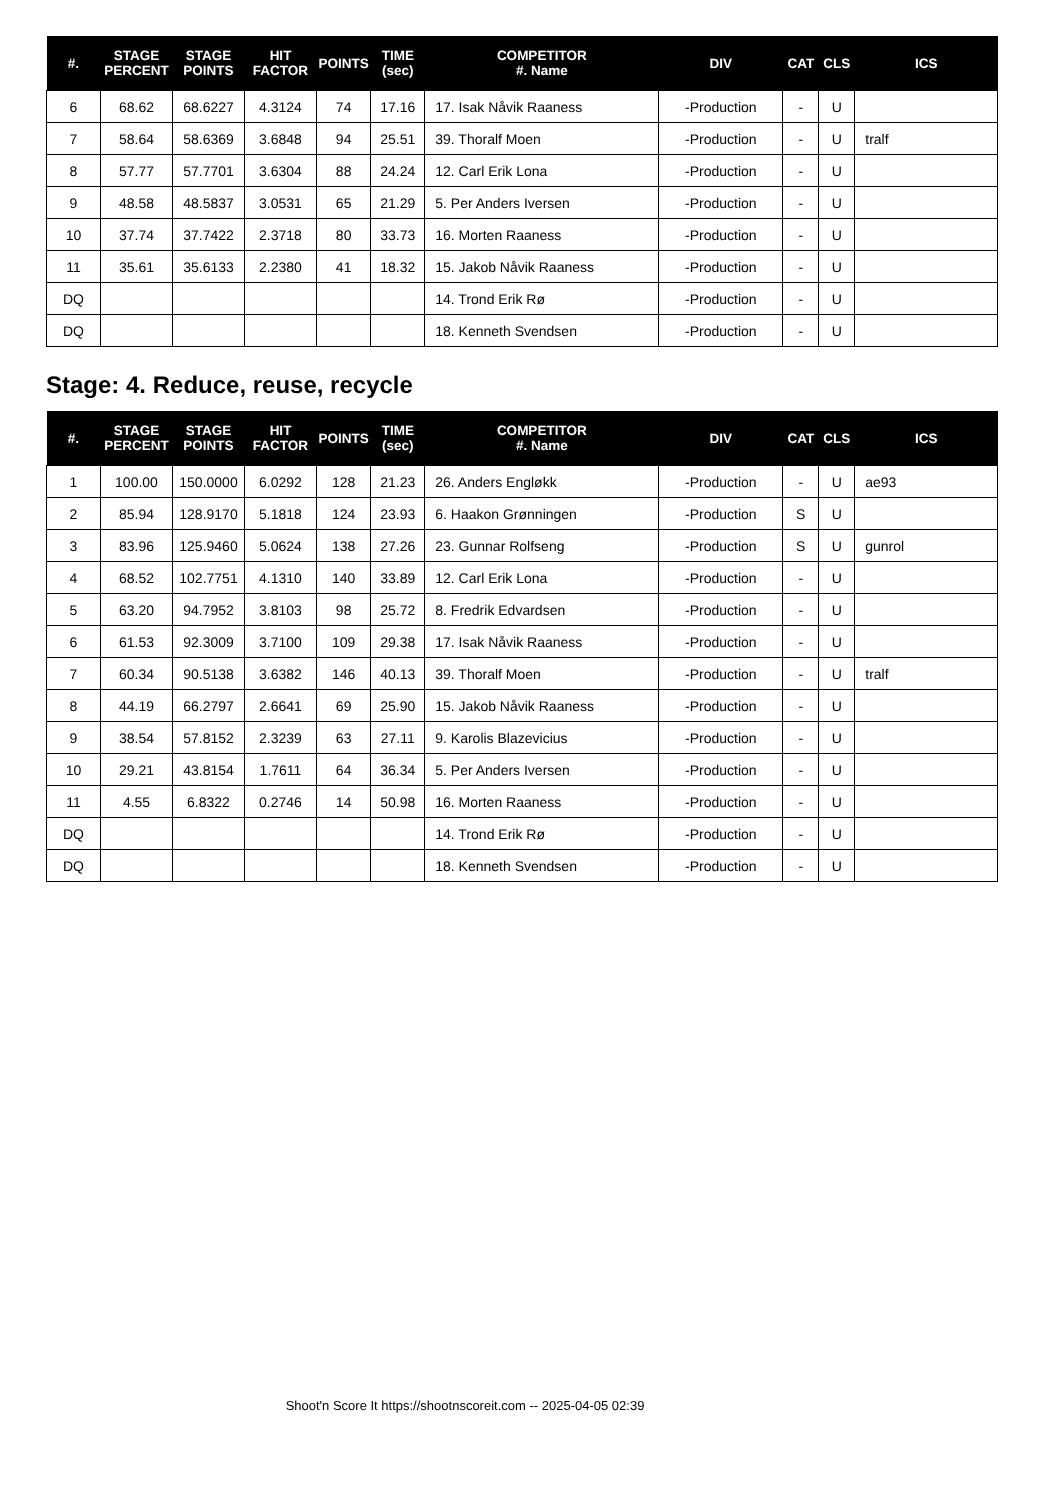| #. | STAGE PERCENT | STAGE POINTS | HIT FACTOR | POINTS | TIME (sec) | COMPETITOR #. Name | DIV | CAT | CLS | ICS |
| --- | --- | --- | --- | --- | --- | --- | --- | --- | --- | --- |
| 6 | 68.62 | 68.6227 | 4.3124 | 74 | 17.16 | 17. Isak Nåvik Raaness | -Production | - | U | |
| 7 | 58.64 | 58.6369 | 3.6848 | 94 | 25.51 | 39. Thoralf Moen | -Production | - | U | tralf |
| 8 | 57.77 | 57.7701 | 3.6304 | 88 | 24.24 | 12. Carl Erik Lona | -Production | - | U | |
| 9 | 48.58 | 48.5837 | 3.0531 | 65 | 21.29 | 5. Per Anders Iversen | -Production | - | U | |
| 10 | 37.74 | 37.7422 | 2.3718 | 80 | 33.73 | 16. Morten Raaness | -Production | - | U | |
| 11 | 35.61 | 35.6133 | 2.2380 | 41 | 18.32 | 15. Jakob Nåvik Raaness | -Production | - | U | |
| DQ | | | | | | 14. Trond Erik Rø | -Production | - | U | |
| DQ | | | | | | 18. Kenneth Svendsen | -Production | - | U | |
Stage: 4. Reduce, reuse, recycle
| #. | STAGE PERCENT | STAGE POINTS | HIT FACTOR | POINTS | TIME (sec) | COMPETITOR #. Name | DIV | CAT | CLS | ICS |
| --- | --- | --- | --- | --- | --- | --- | --- | --- | --- | --- |
| 1 | 100.00 | 150.0000 | 6.0292 | 128 | 21.23 | 26. Anders Engløkk | -Production | - | U | ae93 |
| 2 | 85.94 | 128.9170 | 5.1818 | 124 | 23.93 | 6. Haakon Grønningen | -Production | S | U | |
| 3 | 83.96 | 125.9460 | 5.0624 | 138 | 27.26 | 23. Gunnar Rolfseng | -Production | S | U | gunrol |
| 4 | 68.52 | 102.7751 | 4.1310 | 140 | 33.89 | 12. Carl Erik Lona | -Production | - | U | |
| 5 | 63.20 | 94.7952 | 3.8103 | 98 | 25.72 | 8. Fredrik Edvardsen | -Production | - | U | |
| 6 | 61.53 | 92.3009 | 3.7100 | 109 | 29.38 | 17. Isak Nåvik Raaness | -Production | - | U | |
| 7 | 60.34 | 90.5138 | 3.6382 | 146 | 40.13 | 39. Thoralf Moen | -Production | - | U | tralf |
| 8 | 44.19 | 66.2797 | 2.6641 | 69 | 25.90 | 15. Jakob Nåvik Raaness | -Production | - | U | |
| 9 | 38.54 | 57.8152 | 2.3239 | 63 | 27.11 | 9. Karolis Blazevicius | -Production | - | U | |
| 10 | 29.21 | 43.8154 | 1.7611 | 64 | 36.34 | 5. Per Anders Iversen | -Production | - | U | |
| 11 | 4.55 | 6.8322 | 0.2746 | 14 | 50.98 | 16. Morten Raaness | -Production | - | U | |
| DQ | | | | | | 14. Trond Erik Rø | -Production | - | U | |
| DQ | | | | | | 18. Kenneth Svendsen | -Production | - | U | |
Shoot'n Score It https://shootnscoreit.com -- 2025-04-05 02:39